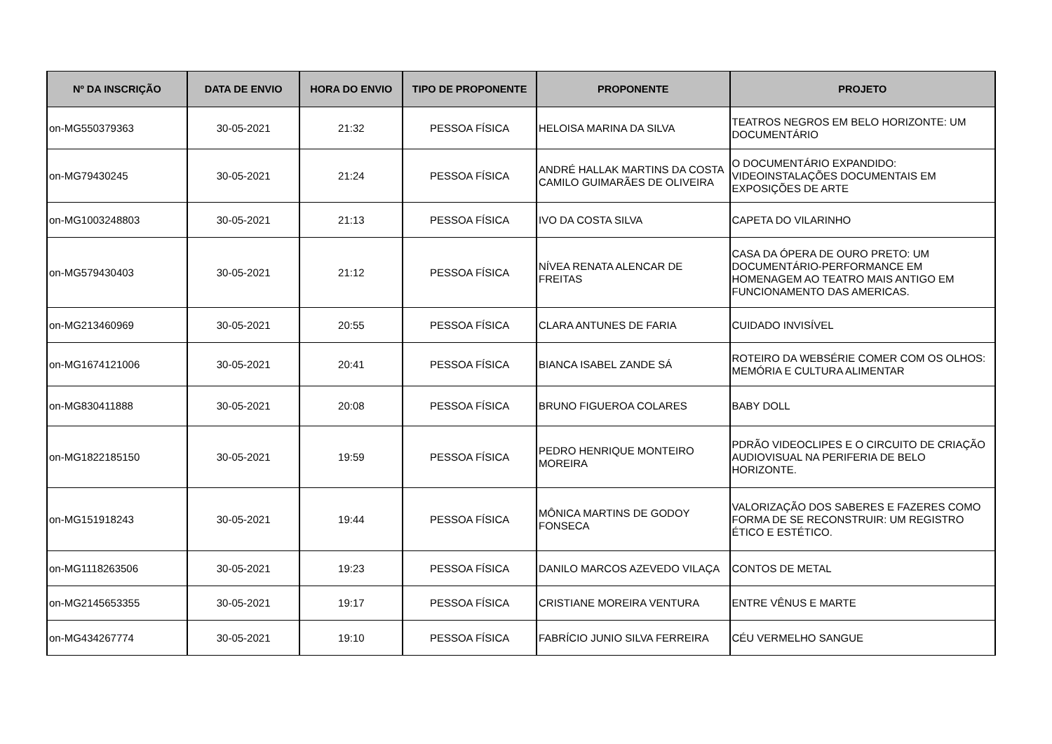| Nº DA INSCRIÇÃO | DATA DE ENVIO | HORA DO ENVIO | TIPO DE PROPONENTE | PROPONENTE | PROJETO |
| --- | --- | --- | --- | --- | --- |
| on-MG550379363 | 30-05-2021 | 21:32 | PESSOA FÍSICA | HELOISA MARINA DA SILVA | TEATROS NEGROS EM BELO HORIZONTE: UM DOCUMENTÁRIO |
| on-MG79430245 | 30-05-2021 | 21:24 | PESSOA FÍSICA | ANDRÉ HALLAK MARTINS DA COSTA CAMILO GUIMARÃES DE OLIVEIRA | O DOCUMENTÁRIO EXPANDIDO: VIDEOINSTALAÇÕES DOCUMENTAIS EM EXPOSIÇÕES DE ARTE |
| on-MG1003248803 | 30-05-2021 | 21:13 | PESSOA FÍSICA | IVO DA COSTA SILVA | CAPETA DO VILARINHO |
| on-MG579430403 | 30-05-2021 | 21:12 | PESSOA FÍSICA | NÍVEA RENATA ALENCAR DE FREITAS | CASA DA ÓPERA DE OURO PRETO: UM DOCUMENTÁRIO-PERFORMANCE EM HOMENAGEM AO TEATRO MAIS ANTIGO EM FUNCIONAMENTO DAS AMERICAS. |
| on-MG213460969 | 30-05-2021 | 20:55 | PESSOA FÍSICA | CLARA ANTUNES DE FARIA | CUIDADO INVISÍVEL |
| on-MG1674121006 | 30-05-2021 | 20:41 | PESSOA FÍSICA | BIANCA ISABEL ZANDE SÁ | ROTEIRO DA WEBSÉRIE COMER COM OS OLHOS: MEMÓRIA E CULTURA ALIMENTAR |
| on-MG830411888 | 30-05-2021 | 20:08 | PESSOA FÍSICA | BRUNO FIGUEROA COLARES | BABY DOLL |
| on-MG1822185150 | 30-05-2021 | 19:59 | PESSOA FÍSICA | PEDRO HENRIQUE MONTEIRO MOREIRA | PDRÃO VIDEOCLIPES E O CIRCUITO DE CRIAÇÃO AUDIOVISUAL NA PERIFERIA DE BELO HORIZONTE. |
| on-MG151918243 | 30-05-2021 | 19:44 | PESSOA FÍSICA | MÔNICA MARTINS DE GODOY FONSECA | VALORIZAÇÃO DOS SABERES E FAZERES COMO FORMA DE SE RECONSTRUIR: UM REGISTRO ÉTICO E ESTÉTICO. |
| on-MG1118263506 | 30-05-2021 | 19:23 | PESSOA FÍSICA | DANILO MARCOS AZEVEDO VILAÇA | CONTOS DE METAL |
| on-MG2145653355 | 30-05-2021 | 19:17 | PESSOA FÍSICA | CRISTIANE MOREIRA VENTURA | ENTRE VÊNUS E MARTE |
| on-MG434267774 | 30-05-2021 | 19:10 | PESSOA FÍSICA | FABRÍCIO JUNIO SILVA FERREIRA | CÉU VERMELHO SANGUE |